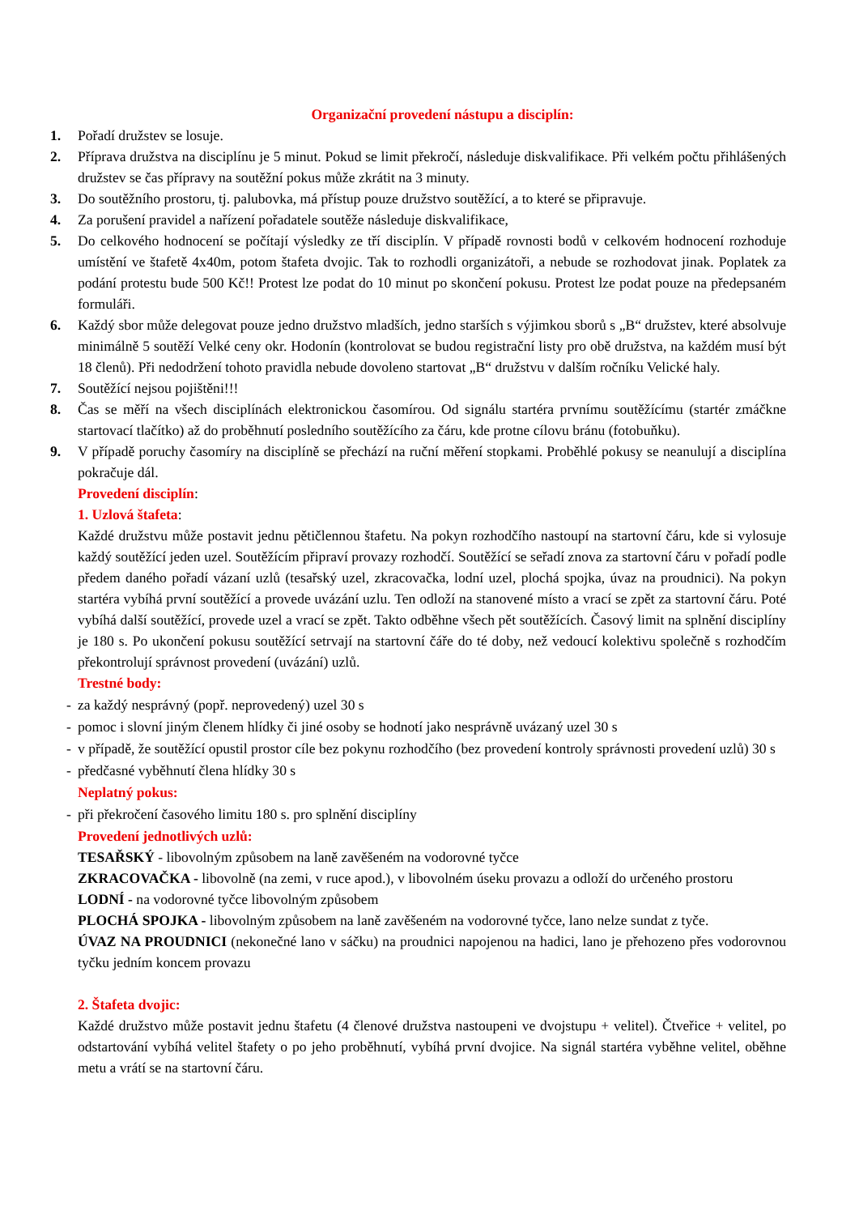Organizační provedení nástupu a disciplín:
1. Pořadí družstev se losuje.
2. Příprava družstva na disciplínu je 5 minut. Pokud se limit překročí, následuje diskvalifikace. Při velkém počtu přihlášených družstev se čas přípravy na soutěžní pokus může zkrátit na 3 minuty.
3. Do soutěžního prostoru, tj. palubovka, má přístup pouze družstvo soutěžící, a to které se připravuje.
4. Za porušení pravidel a nařízení pořadatele soutěže následuje diskvalifikace,
5. Do celkového hodnocení se počítají výsledky ze tří disciplín. V případě rovnosti bodů v celkovém hodnocení rozhoduje umístění ve štafetě 4x40m, potom štafeta dvojic. Tak to rozhodli organizátoři, a nebude se rozhodovat jinak. Poplatek za podání protestu bude 500 Kč!! Protest lze podat do 10 minut po skončení pokusu. Protest lze podat pouze na předepsaném formuláři.
6. Každý sbor může delegovat pouze jedno družstvo mladších, jedno starších s výjimkou sborů s „B“ družstev, které absolvuje minimálně 5 soutěží Velké ceny okr. Hodonín (kontrolovat se budou registrační listy pro obě družstva, na každém musí být 18 členů). Při nedodržení tohoto pravidla nebude dovoleno startovat „B“ družstvu v dalším ročníku Velické haly.
7. Soutěžící nejsou pojištěni!!!
8. Čas se měří na všech disciplínách elektronickou časomírou. Od signálu startéra prvnímu soutěžícímu (startér zmáčkne startovací tlačítko) až do proběhnutí posledního soutěžícího za čáru, kde protne cílovu bránu (fotobuňku).
9. V případě poruchy časomíry na disciplíně se přechází na ruční měření stopkami. Proběhlé pokusy se neanulují a disciplína pokračuje dál.
Provedení disciplín:
1. Uzlová štafeta:
Každé družstvu může postavit jednu pětičlennou štafetu. Na pokyn rozhodčího nastoupí na startovní čáru, kde si vylosuje každý soutěžící jeden uzel. Soutěžícím připraví provazy rozhodčí. Soutěžící se seřadí znova za startovní čáru v pořadí podle předem daného pořadí vázaní uzlů (tesařský uzel, zkracovačka, lodní uzel, plochá spojka, úvaz na proudnici). Na pokyn startéra vybíhá první soutěžící a provede uvázání uzlu. Ten odloží na stanovené místo a vrací se zpět za startovní čáru. Poté vybíhá další soutěžící, provede uzel a vrací se zpět. Takto odběhne všech pět soutěžících. Časový limit na splnění disciplíny je 180 s. Po ukončení pokusu soutěžící setrvají na startovní čáře do té doby, než vedoucí kolektivu společně s rozhodčím překontrolují správnost provedení (uvázání) uzlů.
Trestné body:
- za každý nesprávný (popř. neprovedený) uzel 30 s
- pomoc i slovní jiným členem hlídky či jiné osoby se hodnotí jako nesprávně uvázaný uzel 30 s
- v případě, že soutěžící opustil prostor cíle bez pokynu rozhodčího (bez provedení kontroly správnosti provedení uzlů) 30 s
- předčasné vyběhnutí člena hlídky 30 s
Neplatný pokus:
- při překročení časového limitu 180 s. pro splnění disciplíny
Provedení jednotlivých uzlů:
TESAŘSKÝ - libovolným způsobem na laně zavěšeném na vodorovné tyčce
ZKRACOVAČKA - libovolně (na zemi, v ruce apod.), v libovolném úseku provazu a odloží do určeného prostoru
LODNÍ - na vodorovné tyčce libovolným způsobem
PLOCHÁ SPOJKA - libovolným způsobem na laně zavěšeném na vodorovné tyčce, lano nelze sundat z tyče.
ÚVAZ NA PROUDNICI (nekonečné lano v sáčku) na proudnici napojenou na hadici, lano je přehozeno přes vodorovnou tyčku jedním koncem provazu
2. Štafeta dvojic:
Každé družstvo může postavit jednu štafetu (4 členové družstva nastoupeni ve dvojstupu + velitel). Čtveřice + velitel, po odstartování vybíhá velitel štafety o po jeho proběhnutí, vybíhá první dvojice. Na signál startéra vyběhne velitel, oběhne metu a vrátí se na startovní čáru.